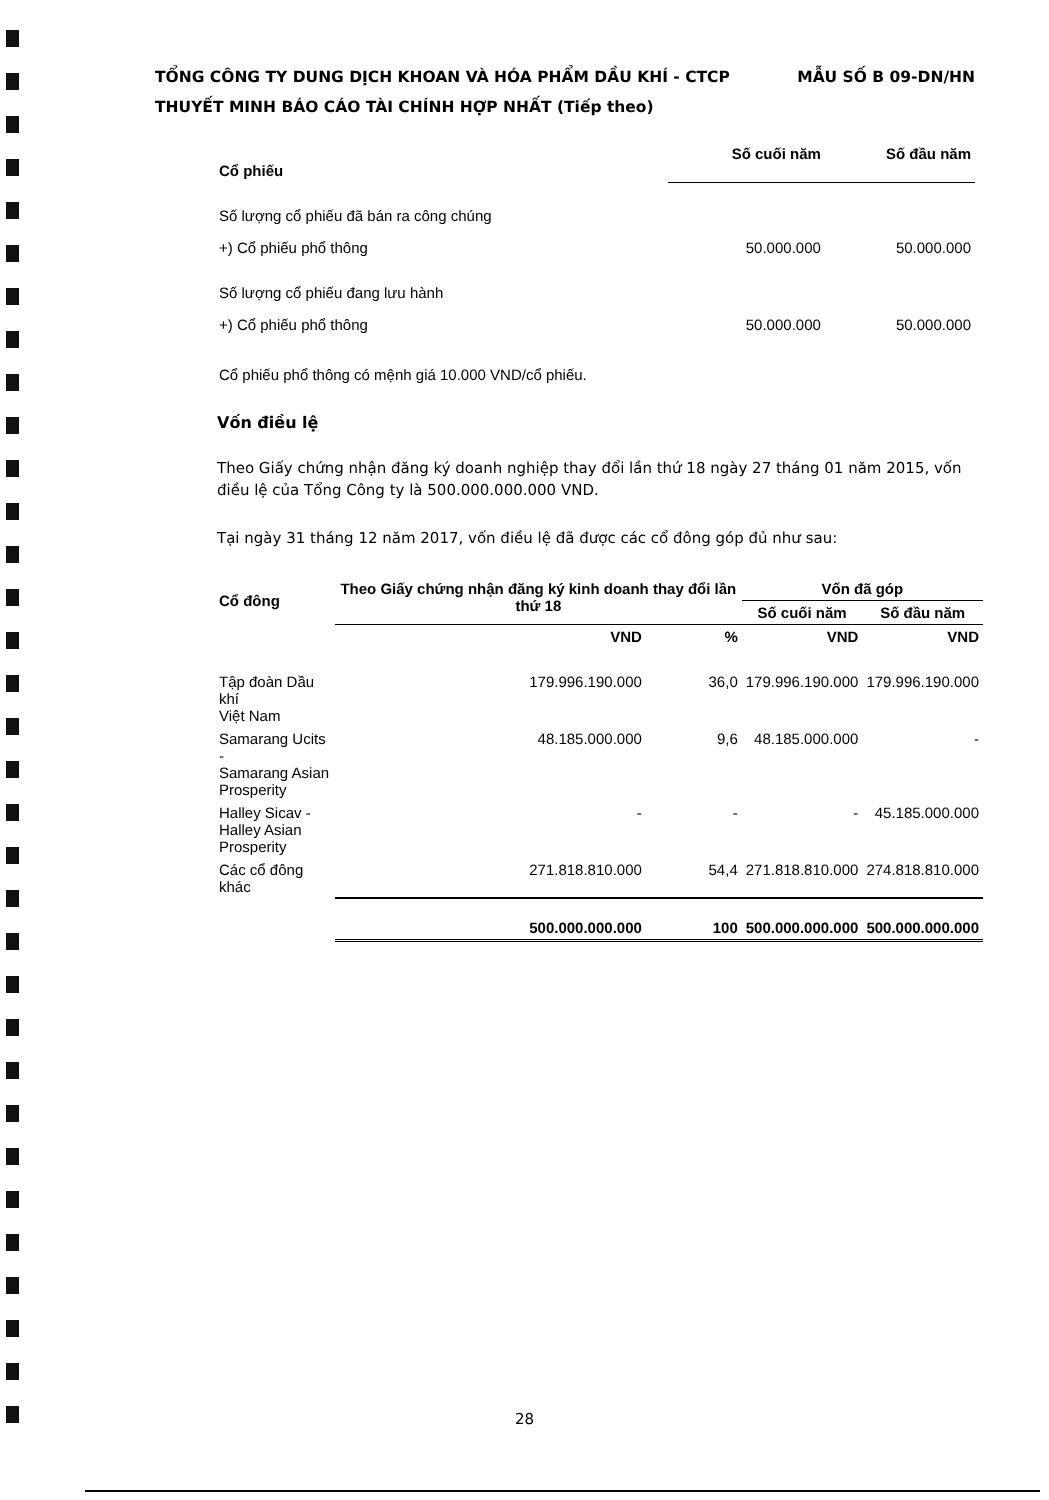TỔNG CÔNG TY DUNG DỊCH KHOAN VÀ HÓA PHẨM DẦU KHÍ - CTCP
MẪU SỐ B 09-DN/HN
THUYẾT MINH BÁO CÁO TÀI CHÍNH HỢP NHẤT (Tiếp theo)
| Cổ phiếu | Số cuối năm | Số đầu năm |
| --- | --- | --- |
| Số lượng cổ phiếu đã bán ra công chúng | | |
| +) Cổ phiếu phổ thông | 50.000.000 | 50.000.000 |
| Số lượng cổ phiếu đang lưu hành | | |
| +) Cổ phiếu phổ thông | 50.000.000 | 50.000.000 |
Cổ phiếu phổ thông có mệnh giá 10.000 VND/cổ phiếu.
Vốn điều lệ
Theo Giấy chứng nhận đăng ký doanh nghiệp thay đổi lần thứ 18 ngày 27 tháng 01 năm 2015, vốn điều lệ của Tổng Công ty là 500.000.000.000 VND.
Tại ngày 31 tháng 12 năm 2017, vốn điều lệ đã được các cổ đông góp đủ như sau:
| Cổ đông | Theo Giấy chứng nhận đăng ký kinh doanh thay đổi lần thứ 18 | | Vốn đã góp | |
| --- | --- | --- | --- | --- |
| | | | Số cuối năm | Số đầu năm |
| | VND | % | VND | VND |
| Tập đoàn Dầu khí Việt Nam | 179.996.190.000 | 36,0 | 179.996.190.000 | 179.996.190.000 |
| Samarang Ucits - Samarang Asian Prosperity | 48.185.000.000 | 9,6 | 48.185.000.000 | - |
| Halley Sicav - Halley Asian Prosperity | - | - | - | 45.185.000.000 |
| Các cổ đông khác | 271.818.810.000 | 54,4 | 271.818.810.000 | 274.818.810.000 |
| | 500.000.000.000 | 100 | 500.000.000.000 | 500.000.000.000 |
28